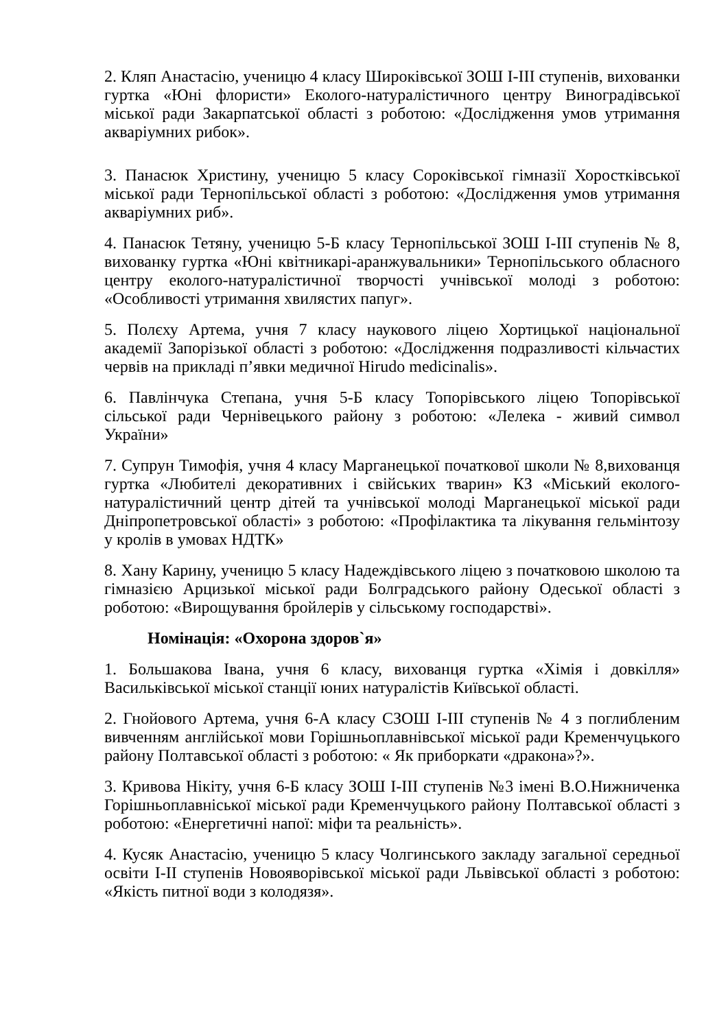2. Кляп Анастасію, ученицю 4 класу Широківської ЗОШ І-ІІІ ступенів, вихованки гуртка «Юні флористи» Еколого-натуралістичного центру Виноградівської міської ради Закарпатської області з роботою: «Дослідження умов утримання акваріумних рибок».
3. Панасюк Христину, ученицю 5 класу Сороківської гімназії Хоростківської міської ради Тернопільської області з роботою: «Дослідження умов утримання акваріумних риб».
4. Панасюк Тетяну, ученицю 5-Б класу Тернопільської ЗОШ І-ІІІ ступенів № 8, вихованку гуртка «Юні квітникарі-аранжувальники» Тернопільського обласного центру еколого-натуралістичної творчості учнівської молоді з роботою: «Особливості утримання хвилястих папуг».
5. Полєху Артема, учня 7 класу наукового ліцею Хортицької національної академії Запорізької області з роботою: «Дослідження подразливості кільчастих червів на прикладі п’явки медичної Hirudo medicinalis».
6. Павлінчука Степана, учня 5-Б класу Топорівського ліцею Топорівської сільської ради Чернівецького району з роботою: «Лелека - живий символ України»
7. Супрун Тимофія, учня 4 класу Марганецької початкової школи № 8,вихованця гуртка «Любителі декоративних і свійських тварин» КЗ «Міський еколого-натуралістичний центр дітей та учнівської молоді Марганецької міської ради Дніпропетровської області» з роботою: «Профілактика та лікування гельмінтозу у кролів в умовах НДТК»
8. Хану Карину, ученицю 5 класу Надеждівського ліцею з початковою школою та гімназією Арцизької міської ради Болградського району Одеської області з роботою: «Вирощування бройлерів у сільському господарстві».
Номінація: «Охорона здоров`я»
1. Большакова Івана, учня 6 класу, вихованця гуртка «Хімія і довкілля» Васильківської міської станції юних натуралістів Київської області.
2. Гнойового Артема, учня 6-А класу СЗОШ І-ІІІ ступенів № 4 з поглибленим вивченням англійської мови Горішньоплавнівської міської ради Кременчуцького району Полтавської області з роботою: « Як приборкати «дракона»?».
3. Кривова Нікіту, учня 6-Б класу ЗОШ І-ІІІ ступенів №3 імені В.О.Нижниченка Горішньоплавніської міської ради Кременчуцького району Полтавської області з роботою: «Енергетичні напої: міфи та реальність».
4. Кусяк Анастасію, ученицю 5 класу Чолгинського закладу загальної середньої освіти І-ІІ ступенів Новояворівської міської ради Львівської області з роботою: «Якість питної води з колодязя».